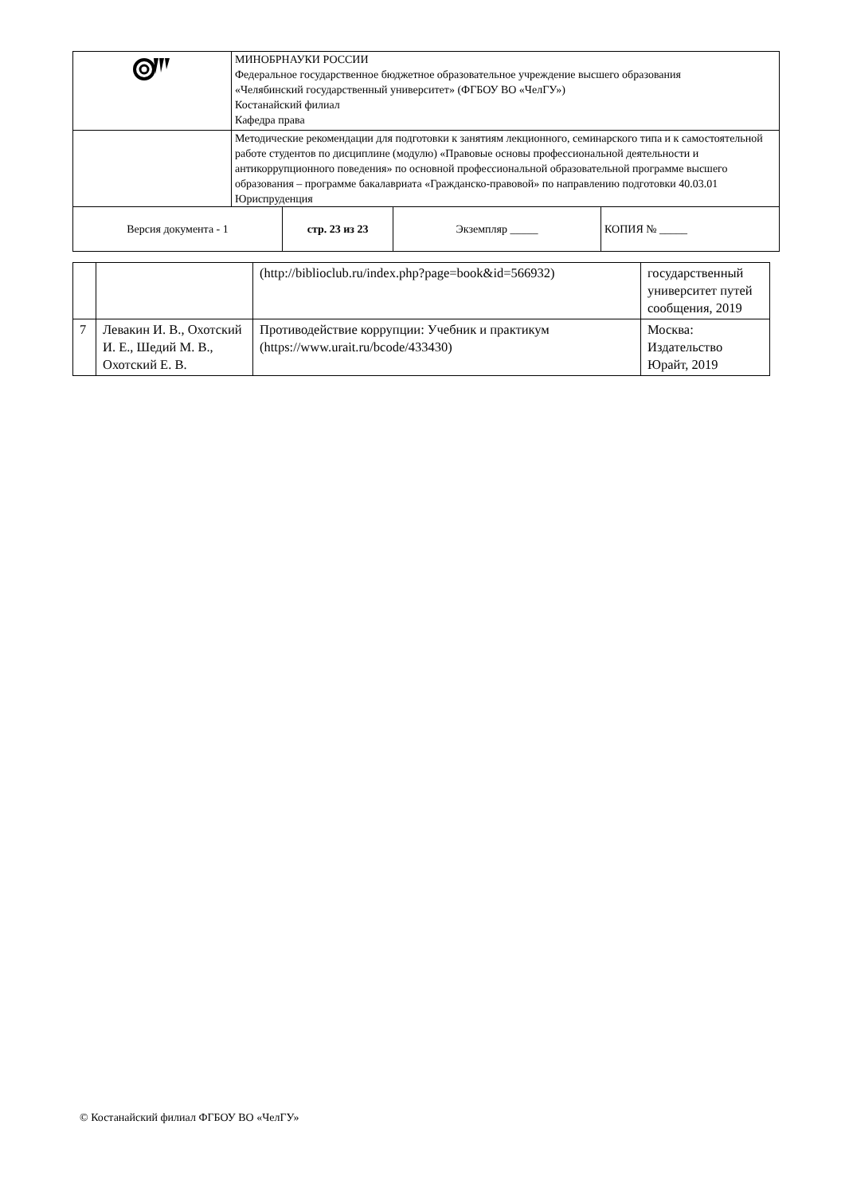| | МИНОБРНАУКИ РОССИИ Федеральное государственное бюджетное образовательное учреждение высшего образования «Челябинский государственный университет» (ФГБОУ ВО «ЧелГУ») Костанайский филиал Кафедра права | | | |
| | Методические рекомендации для подготовки к занятиям лекционного, семинарского типа и к самостоятельной работе студентов по дисциплине (модулю) «Правовые основы профессиональной деятельности и антикоррупционного поведения» по основной профессиональной образовательной программе высшего образования – программе бакалавриата «Гражданско-правовой» по направлению подготовки 40.03.01 Юриспруденция | | | |
| Версия документа - 1 | | стр. 23 из 23 | Экземпляр _____ | КОПИЯ № _____ |
| | | (http://biblioclub.ru/index.php?page=book&id=566932) | государственный университет путей сообщения, 2019 |
| 7 | Левакин И. В., Охотский И. Е., Шедий М. В., Охотский Е. В. | Противодействие коррупции: Учебник и практикум (https://www.urait.ru/bcode/433430) | Москва: Издательство Юрайт, 2019 |
© Костанайский филиал ФГБОУ ВО «ЧелГУ»